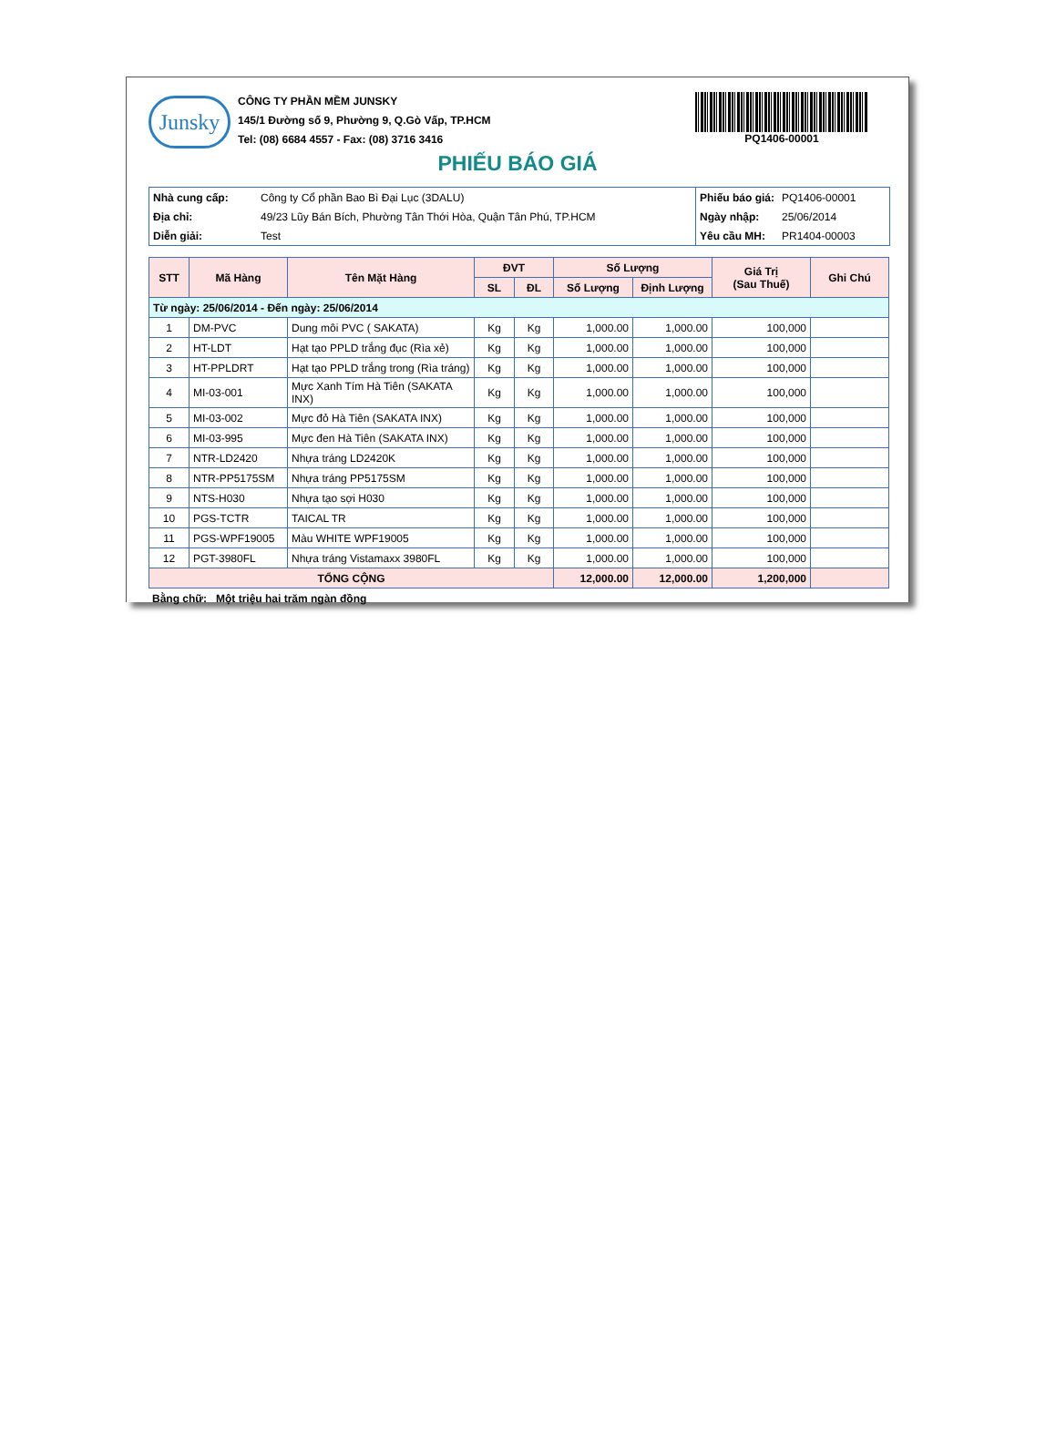Junsky
CÔNG TY PHẦN MỀM JUNSKY
145/1 Đường số 9, Phường 9, Q.Gò Vấp, TP.HCM
Tel: (08) 6684 4557 - Fax: (08) 3716 3416
PQ1406-00001
PHIẾU BÁO GIÁ
| Nhà cung cấp: | Công ty Cổ phần Bao Bì Đại Lục (3DALU) |
| Địa chỉ: | 49/23 Lũy Bán Bích, Phường Tân Thới Hòa, Quận Tân Phú, TP.HCM |
| Diễn giải: | Test |
| Phiếu báo giá: | PQ1406-00001 |
| Ngày nhập: | 25/06/2014 |
| Yêu cầu MH: | PR1404-00003 |
| STT | Mã Hàng | Tên Mặt Hàng | ĐVT | | Số Lượng | | Giá Trị (Sau Thuế) | Ghi Chú |
| --- | --- | --- | --- | --- | --- | --- | --- | --- |
| | | | SL | ĐL | Số Lượng | Định Lượng | | |
| Từ ngày: 25/06/2014 - Đến ngày: 25/06/2014 | | | | | | | | |
| 1 | DM-PVC | Dung môi PVC ( SAKATA) | Kg | Kg | 1,000.00 | 1,000.00 | 100,000 | |
| 2 | HT-LDT | Hạt tạo PPLD trắng đục (Rìa xẻ) | Kg | Kg | 1,000.00 | 1,000.00 | 100,000 | |
| 3 | HT-PPLDRT | Hạt tạo PPLD trắng trong (Rìa tráng) | Kg | Kg | 1,000.00 | 1,000.00 | 100,000 | |
| 4 | MI-03-001 | Mực Xanh Tím Hà Tiên (SAKATA INX) | Kg | Kg | 1,000.00 | 1,000.00 | 100,000 | |
| 5 | MI-03-002 | Mực đỏ Hà Tiên (SAKATA INX) | Kg | Kg | 1,000.00 | 1,000.00 | 100,000 | |
| 6 | MI-03-995 | Mực đen Hà Tiên (SAKATA INX) | Kg | Kg | 1,000.00 | 1,000.00 | 100,000 | |
| 7 | NTR-LD2420 | Nhựa tráng LD2420K | Kg | Kg | 1,000.00 | 1,000.00 | 100,000 | |
| 8 | NTR-PP5175SM | Nhựa tráng PP5175SM | Kg | Kg | 1,000.00 | 1,000.00 | 100,000 | |
| 9 | NTS-H030 | Nhựa tạo sợi H030 | Kg | Kg | 1,000.00 | 1,000.00 | 100,000 | |
| 10 | PGS-TCTR | TAICAL TR | Kg | Kg | 1,000.00 | 1,000.00 | 100,000 | |
| 11 | PGS-WPF19005 | Màu WHITE WPF19005 | Kg | Kg | 1,000.00 | 1,000.00 | 100,000 | |
| 12 | PGT-3980FL | Nhựa tráng Vistamaxx 3980FL | Kg | Kg | 1,000.00 | 1,000.00 | 100,000 | |
| TỔNG CỘNG | | | | | 12,000.00 | 12,000.00 | 1,200,000 | |
Bằng chữ: Một triệu hai trăm ngàn đồng